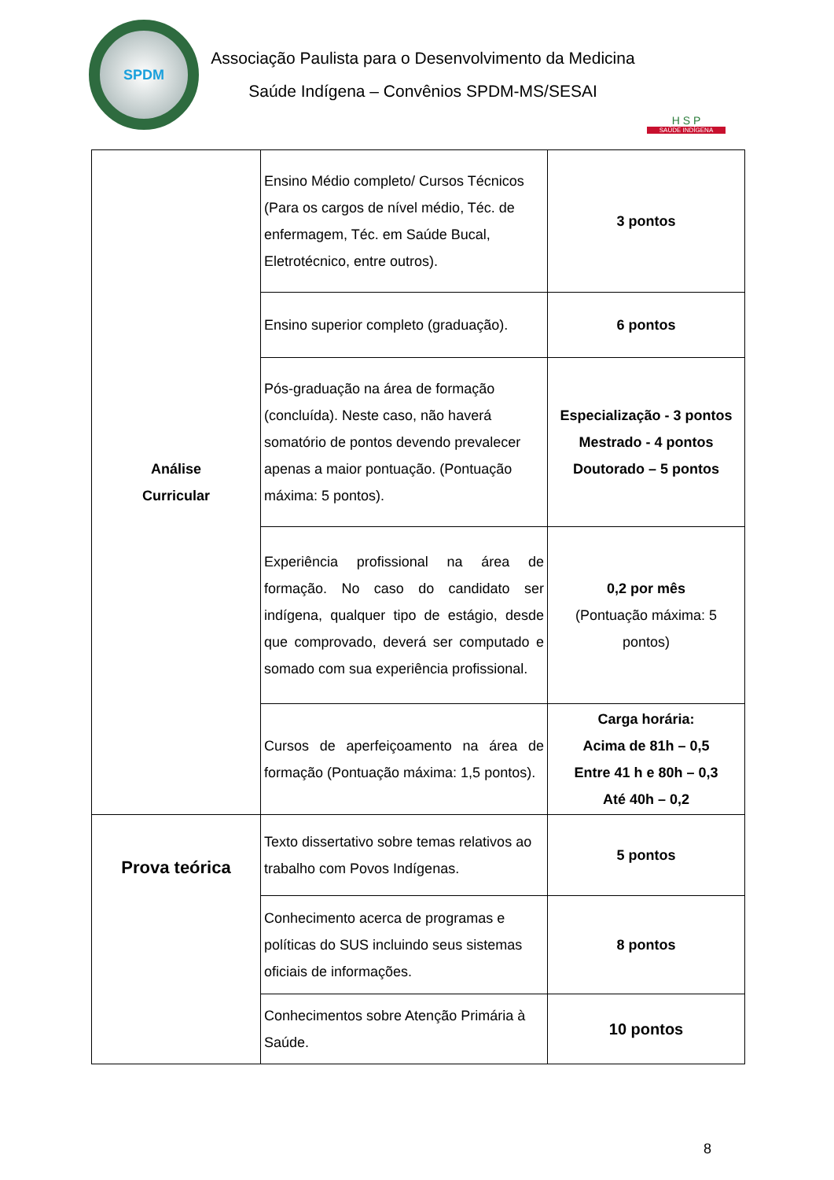SPDM
Associação Paulista para o Desenvolvimento da Medicina
Saúde Indígena – Convênios SPDM-MS/SESAI
H S P
SAÚDE INDÍGENA
| Análise Curricular | Ensino Médio completo/ Cursos Técnicos (Para os cargos de nível médio, Téc. de enfermagem, Téc. em Saúde Bucal, Eletrotécnico, entre outros). | 3 pontos |
| | Ensino superior completo (graduação). | 6 pontos |
| | Pós-graduação na área de formação (concluída). Neste caso, não haverá somatório de pontos devendo prevalecer apenas a maior pontuação. (Pontuação máxima: 5 pontos). | Especialização - 3 pontos Mestrado - 4 pontos Doutorado – 5 pontos |
| | Experiência profissional na área de formação. No caso do candidato ser indígena, qualquer tipo de estágio, desde que comprovado, deverá ser computado e somado com sua experiência profissional. | 0,2 por mês (Pontuação máxima: 5 pontos) |
| | Cursos de aperfeiçoamento na área de formação (Pontuação máxima: 1,5 pontos). | Carga horária: Acima de 81h – 0,5 Entre 41 h e 80h – 0,3 Até 40h – 0,2 |
| Prova teórica | Texto dissertativo sobre temas relativos ao trabalho com Povos Indígenas. | 5 pontos |
| | Conhecimento acerca de programas e políticas do SUS incluindo seus sistemas oficiais de informações. | 8 pontos |
| | Conhecimentos sobre Atenção Primária à Saúde. | 10 pontos |
8